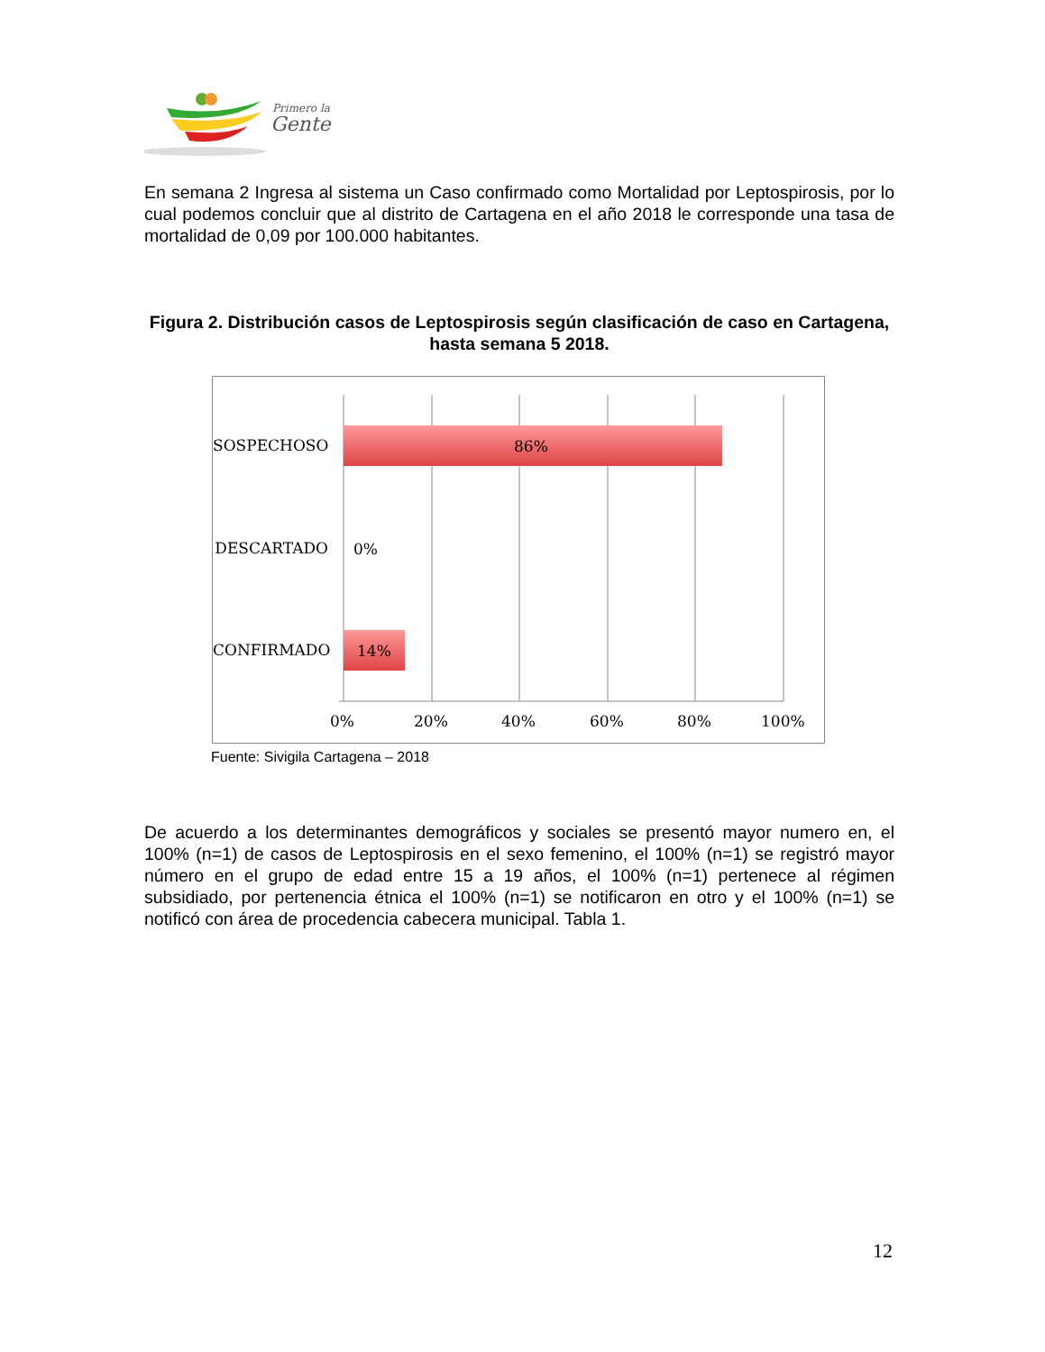Primero la
Gente
En semana 2 Ingresa al sistema un Caso confirmado como Mortalidad por Leptospirosis, por lo cual podemos concluir que al distrito de Cartagena en el año 2018 le corresponde una tasa de mortalidad de 0,09 por 100.000 habitantes.
Figura 2. Distribución casos de Leptospirosis según clasificación de caso en Cartagena, hasta semana 5 2018.
SOSPECHOSO 86%
DESCARTADO 0%
CONFIRMADO 14%
0% 20% 40% 60% 80% 100%
Fuente: Sivigila Cartagena – 2018
De acuerdo a los determinantes demográficos y sociales se presentó mayor numero en, el 100% (n=1) de casos de Leptospirosis en el sexo femenino, el 100% (n=1) se registró mayor número en el grupo de edad entre 15 a 19 años, el 100% (n=1) pertenece al régimen subsidiado, por pertenencia étnica el 100% (n=1) se notificaron en otro y el 100% (n=1) se notificó con área de procedencia cabecera municipal. Tabla 1.
12